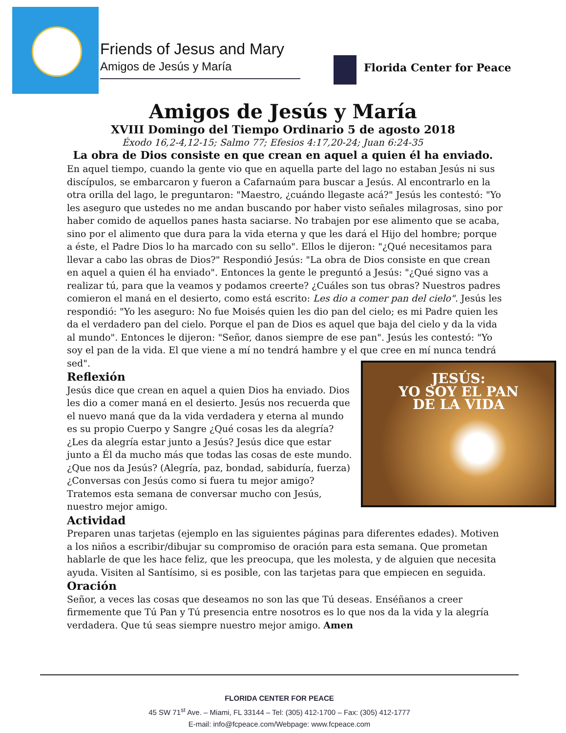Friends of Jesus and Mary
Amigos de Jesús y María Florida Center for Peace
Amigos de Jesús y María
XVIII Domingo del Tiempo Ordinario 5 de agosto 2018
Éxodo 16,2-4,12-15; Salmo 77; Efesios 4:17,20-24; Juan 6:24-35
La obra de Dios consiste en que crean en aquel a quien él ha enviado.
En aquel tiempo, cuando la gente vio que en aquella parte del lago no estaban Jesús ni sus discípulos, se embarcaron y fueron a Cafarnaúm para buscar a Jesús. Al encontrarlo en la otra orilla del lago, le preguntaron: "Maestro, ¿cuándo llegaste acá?" Jesús les contestó: "Yo les aseguro que ustedes no me andan buscando por haber visto señales milagrosas, sino por haber comido de aquellos panes hasta saciarse. No trabajen por ese alimento que se acaba, sino por el alimento que dura para la vida eterna y que les dará el Hijo del hombre; porque a éste, el Padre Dios lo ha marcado con su sello". Ellos le dijeron: "¿Qué necesitamos para llevar a cabo las obras de Dios?" Respondió Jesús: "La obra de Dios consiste en que crean en aquel a quien él ha enviado". Entonces la gente le preguntó a Jesús: "¿Qué signo vas a realizar tú, para que la veamos y podamos creerte? ¿Cuáles son tus obras? Nuestros padres comieron el maná en el desierto, como está escrito: Les dio a comer pan del cielo". Jesús les respondió: "Yo les aseguro: No fue Moisés quien les dio pan del cielo; es mi Padre quien les da el verdadero pan del cielo. Porque el pan de Dios es aquel que baja del cielo y da la vida al mundo". Entonces le dijeron: "Señor, danos siempre de ese pan". Jesús les contestó: "Yo soy el pan de la vida. El que viene a mí no tendrá hambre y el que cree en mí nunca tendrá sed".
JESÚS:
YO SOY EL PAN
DE LA VIDA
Reflexión
Jesús dice que crean en aquel a quien Dios ha enviado. Dios les dio a comer maná en el desierto. Jesús nos recuerda que el nuevo maná que da la vida verdadera y eterna al mundo es su propio Cuerpo y Sangre ¿Qué cosas les da alegría? ¿Les da alegría estar junto a Jesús? Jesús dice que estar junto a Él da mucho más que todas las cosas de este mundo. ¿Que nos da Jesús? (Alegría, paz, bondad, sabiduría, fuerza) ¿Conversas con Jesús como si fuera tu mejor amigo? Tratemos esta semana de conversar mucho con Jesús, nuestro mejor amigo.
Actividad
Preparen unas tarjetas (ejemplo en las siguientes páginas para diferentes edades). Motiven a los niños a escribir/dibujar su compromiso de oración para esta semana. Que prometan hablarle de que les hace feliz, que les preocupa, que les molesta, y de alguien que necesita ayuda. Visiten al Santísimo, si es posible, con las tarjetas para que empiecen en seguida.
Oración
Señor, a veces las cosas que deseamos no son las que Tú deseas. Enséñanos a creer firmemente que Tú Pan y Tú presencia entre nosotros es lo que nos da la vida y la alegría verdadera. Que tú seas siempre nuestro mejor amigo. Amen
FLORIDA CENTER FOR PEACE
45 SW 71<sup>st</sup> Ave. – Miami, FL 33144 – Tel: (305) 412-1700 – Fax: (305) 412-1777
E-mail: info@fcpeace.com/Webpage: www.fcpeace.com